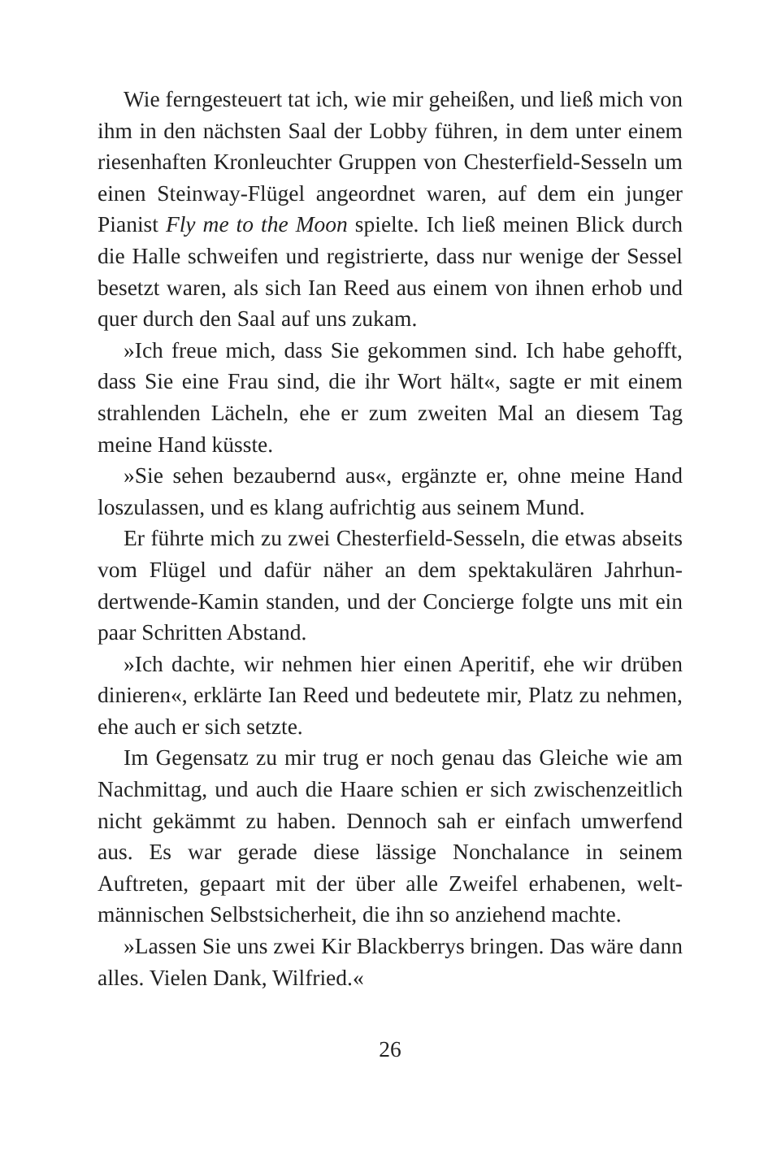Wie ferngesteuert tat ich, wie mir geheißen, und ließ mich von ihm in den nächsten Saal der Lobby führen, in dem unter einem riesenhaften Kronleuchter Gruppen von Chester­field-Sesseln um einen Steinway-Flügel angeordnet waren, auf dem ein junger Pianist Fly me to the Moon spielte. Ich ließ meinen Blick durch die Halle schweifen und registrierte, dass nur wenige der Sessel besetzt waren, als sich Ian Reed aus ei­nem von ihnen erhob und quer durch den Saal auf uns zu­kam.
»Ich freue mich, dass Sie gekommen sind. Ich habe gehofft, dass Sie eine Frau sind, die ihr Wort hält«, sagte er mit einem strahlenden Lächeln, ehe er zum zweiten Mal an diesem Tag meine Hand küsste.
»Sie sehen bezaubernd aus«, ergänzte er, ohne meine Hand loszulassen, und es klang aufrichtig aus seinem Mund.
Er führte mich zu zwei Chesterfield-Sesseln, die etwas abseits vom Flügel und dafür näher an dem spektakulären Jahrhun­dertwende-Kamin standen, und der Concierge folgte uns mit ein paar Schritten Abstand.
»Ich dachte, wir nehmen hier einen Aperitif, ehe wir drüben dinieren«, erklärte Ian Reed und bedeutete mir, Platz zu neh­men, ehe auch er sich setzte.
Im Gegensatz zu mir trug er noch genau das Gleiche wie am Nachmittag, und auch die Haare schien er sich zwischenzeit­lich nicht gekämmt zu haben. Dennoch sah er einfach umwer­fend aus. Es war gerade diese lässige Nonchalance in seinem Auftreten, gepaart mit der über alle Zweifel erhabenen, welt­männischen Selbstsicherheit, die ihn so anziehend machte.
»Lassen Sie uns zwei Kir Blackberrys bringen. Das wäre dann alles. Vielen Dank, Wilfried.«
26